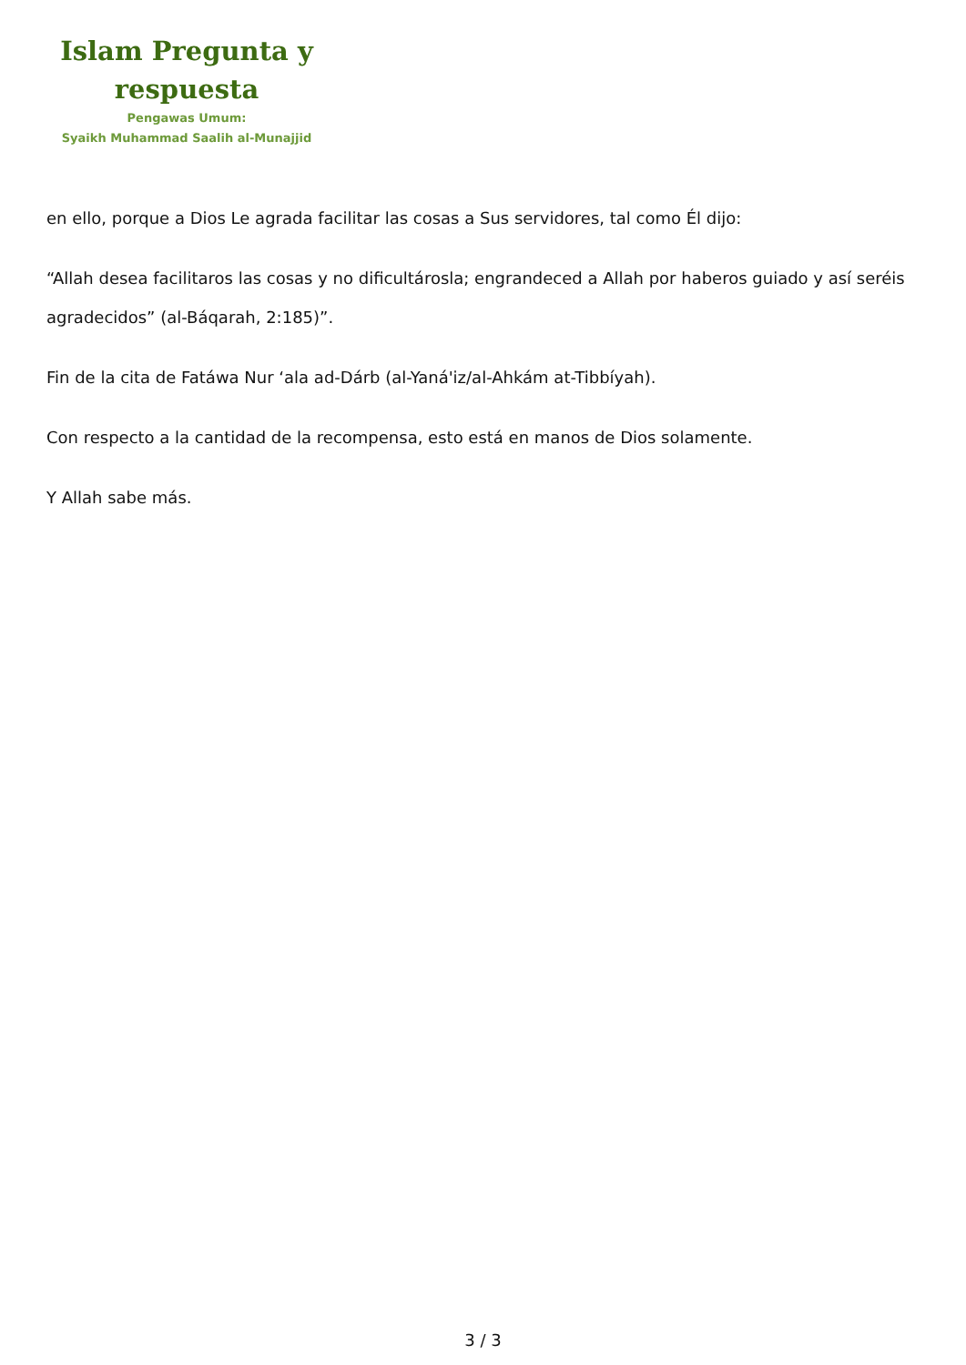Islam Pregunta y
respuesta
Pengawas Umum:
Syaikh Muhammad Saalih al-Munajjid
en ello, porque a Dios Le agrada facilitar las cosas a Sus servidores, tal como Él dijo:
“Allah desea facilitaros las cosas y no dificultárosla; engrandeced a Allah por haberos guiado y así seréis agradecidos” (al-Báqarah, 2:185)”.
Fin de la cita de Fatáwa Nur ‘ala ad-Dárb (al-Yaná'iz/al-Ahkám at-Tibbíyah).
Con respecto a la cantidad de la recompensa, esto está en manos de Dios solamente.
Y Allah sabe más.
3 / 3